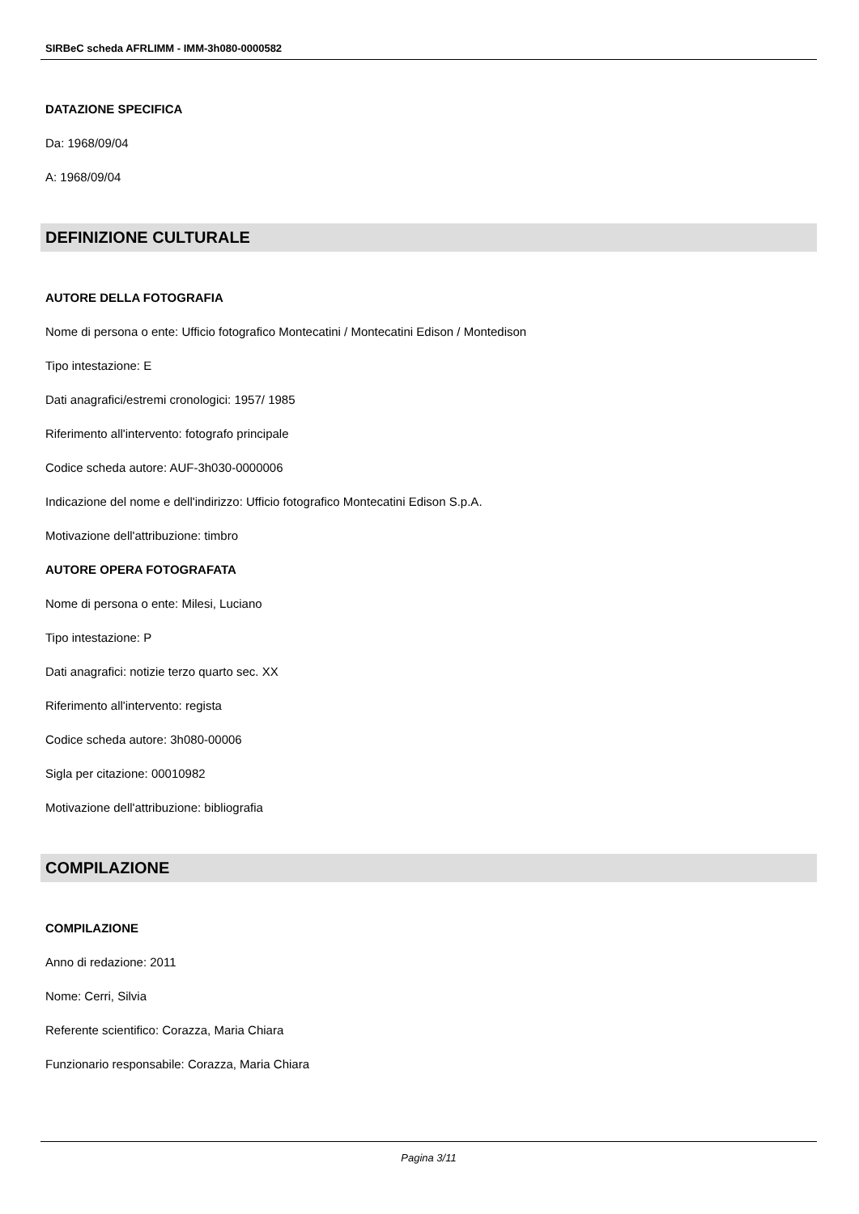SIRBeC scheda AFRLIMM - IMM-3h080-0000582
DATAZIONE SPECIFICA
Da: 1968/09/04
A: 1968/09/04
DEFINIZIONE CULTURALE
AUTORE DELLA FOTOGRAFIA
Nome di persona o ente: Ufficio fotografico Montecatini / Montecatini Edison / Montedison
Tipo intestazione: E
Dati anagrafici/estremi cronologici: 1957/ 1985
Riferimento all'intervento: fotografo principale
Codice scheda autore: AUF-3h030-0000006
Indicazione del nome e dell'indirizzo: Ufficio fotografico Montecatini Edison S.p.A.
Motivazione dell'attribuzione: timbro
AUTORE OPERA FOTOGRAFATA
Nome di persona o ente: Milesi, Luciano
Tipo intestazione: P
Dati anagrafici: notizie terzo quarto sec. XX
Riferimento all'intervento: regista
Codice scheda autore: 3h080-00006
Sigla per citazione: 00010982
Motivazione dell'attribuzione: bibliografia
COMPILAZIONE
COMPILAZIONE
Anno di redazione: 2011
Nome: Cerri, Silvia
Referente scientifico: Corazza, Maria Chiara
Funzionario responsabile: Corazza, Maria Chiara
Pagina 3/11